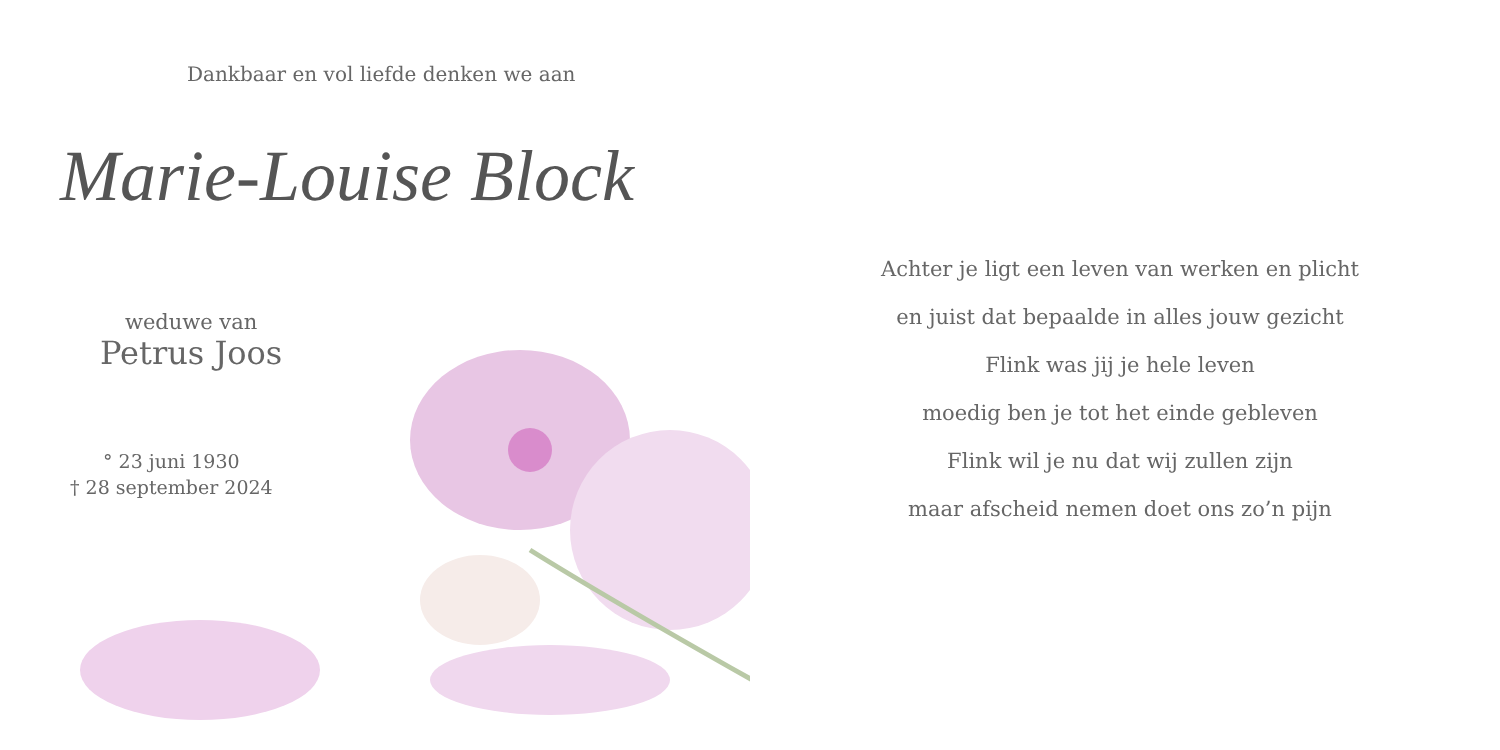Dankbaar en vol liefde denken we aan
Marie-Louise Block
weduwe van
Petrus Joos
° 23 juni 1930
† 28 september 2024
Achter je ligt een leven van werken en plicht
en juist dat bepaalde in alles jouw gezicht
Flink was jij je hele leven
moedig ben je tot het einde gebleven
Flink wil je nu dat wij zullen zijn
maar afscheid nemen doet ons zo’n pijn